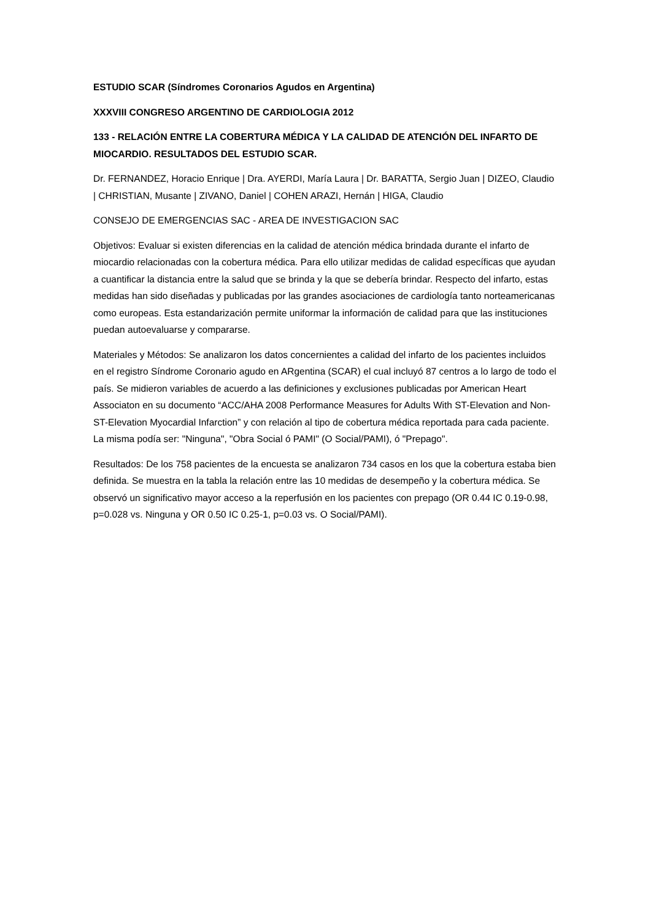ESTUDIO SCAR (Síndromes Coronarios Agudos en Argentina)
XXXVIII CONGRESO ARGENTINO DE CARDIOLOGIA 2012
133 - RELACIÓN ENTRE LA COBERTURA MÉDICA Y LA CALIDAD DE ATENCIÓN DEL INFARTO DE MIOCARDIO. RESULTADOS DEL ESTUDIO SCAR.
Dr. FERNANDEZ, Horacio Enrique | Dra. AYERDI, María Laura | Dr. BARATTA, Sergio Juan | DIZEO, Claudio | CHRISTIAN, Musante | ZIVANO, Daniel | COHEN ARAZI, Hernán | HIGA, Claudio
CONSEJO DE EMERGENCIAS SAC - AREA DE INVESTIGACION SAC
Objetivos: Evaluar si existen diferencias en la calidad de atención médica brindada durante el infarto de miocardio relacionadas con la cobertura médica. Para ello utilizar medidas de calidad específicas que ayudan a cuantificar la distancia entre la salud que se brinda y la que se debería brindar. Respecto del infarto, estas medidas han sido diseñadas y publicadas por las grandes asociaciones de cardiología tanto norteamericanas como europeas. Esta estandarización permite uniformar la información de calidad para que las instituciones puedan autoevaluarse y compararse.
Materiales y Métodos: Se analizaron los datos concernientes a calidad del infarto de los pacientes incluidos en el registro Síndrome Coronario agudo en ARgentina (SCAR) el cual incluyó 87 centros a lo largo de todo el país. Se midieron variables de acuerdo a las definiciones y exclusiones publicadas por American Heart Associaton en su documento “ACC/AHA 2008 Performance Measures for Adults With ST-Elevation and Non- ST-Elevation Myocardial Infarction” y con relación al tipo de cobertura médica reportada para cada paciente. La misma podía ser: "Ninguna", "Obra Social ó PAMI" (O Social/PAMI), ó "Prepago".
Resultados: De los 758 pacientes de la encuesta se analizaron 734 casos en los que la cobertura estaba bien definida. Se muestra en la tabla la relación entre las 10 medidas de desempeño y la cobertura médica. Se observó un significativo mayor acceso a la reperfusión en los pacientes con prepago (OR 0.44 IC 0.19-0.98, p=0.028 vs. Ninguna y OR 0.50 IC 0.25-1, p=0.03 vs. O Social/PAMI).